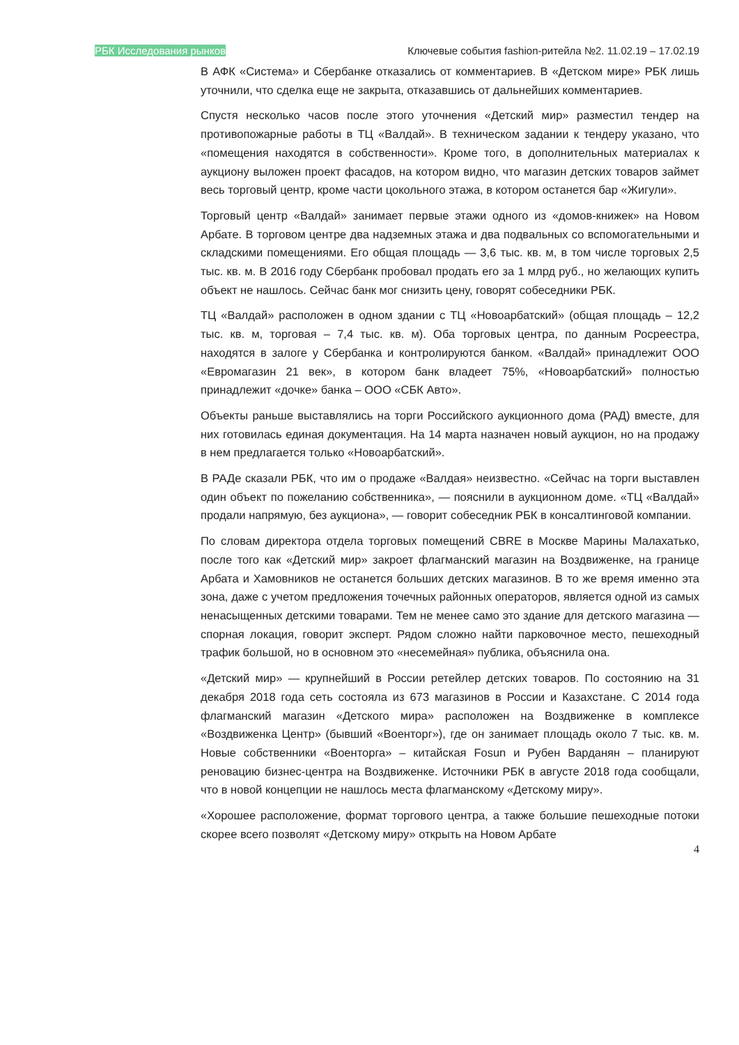РБК Исследования рынков Ключевые события fashion-ритейла №2. 11.02.19 – 17.02.19
В АФК «Система» и Сбербанке отказались от комментариев. В «Детском мире» РБК лишь уточнили, что сделка еще не закрыта, отказавшись от дальнейших комментариев.
Спустя несколько часов после этого уточнения «Детский мир» разместил тендер на противопожарные работы в ТЦ «Валдай». В техническом задании к тендеру указано, что «помещения находятся в собственности». Кроме того, в дополнительных материалах к аукциону выложен проект фасадов, на котором видно, что магазин детских товаров займет весь торговый центр, кроме части цокольного этажа, в котором останется бар «Жигули».
Торговый центр «Валдай» занимает первые этажи одного из «домов-книжек» на Новом Арбате. В торговом центре два надземных этажа и два подвальных со вспомогательными и складскими помещениями. Его общая площадь — 3,6 тыс. кв. м, в том числе торговых 2,5 тыс. кв. м. В 2016 году Сбербанк пробовал продать его за 1 млрд руб., но желающих купить объект не нашлось. Сейчас банк мог снизить цену, говорят собеседники РБК.
ТЦ «Валдай» расположен в одном здании с ТЦ «Новоарбатский» (общая площадь – 12,2 тыс. кв. м, торговая – 7,4 тыс. кв. м). Оба торговых центра, по данным Росреестра, находятся в залоге у Сбербанка и контролируются банком. «Валдай» принадлежит ООО «Евромагазин 21 век», в котором банк владеет 75%, «Новоарбатский» полностью принадлежит «дочке» банка – ООО «СБК Авто».
Объекты раньше выставлялись на торги Российского аукционного дома (РАД) вместе, для них готовилась единая документация. На 14 марта назначен новый аукцион, но на продажу в нем предлагается только «Новоарбатский».
В РАДе сказали РБК, что им о продаже «Валдая» неизвестно. «Сейчас на торги выставлен один объект по пожеланию собственника», — пояснили в аукционном доме. «ТЦ «Валдай» продали напрямую, без аукциона», — говорит собеседник РБК в консалтинговой компании.
По словам директора отдела торговых помещений CBRE в Москве Марины Малахатько, после того как «Детский мир» закроет флагманский магазин на Воздвиженке, на границе Арбата и Хамовников не останется больших детских магазинов. В то же время именно эта зона, даже с учетом предложения точечных районных операторов, является одной из самых ненасыщенных детскими товарами. Тем не менее само это здание для детского магазина — спорная локация, говорит эксперт. Рядом сложно найти парковочное место, пешеходный трафик большой, но в основном это «несемейная» публика, объяснила она.
«Детский мир» — крупнейший в России ретейлер детских товаров. По состоянию на 31 декабря 2018 года сеть состояла из 673 магазинов в России и Казахстане. С 2014 года флагманский магазин «Детского мира» расположен на Воздвиженке в комплексе «Воздвиженка Центр» (бывший «Военторг»), где он занимает площадь около 7 тыс. кв. м. Новые собственники «Военторга» – китайская Fosun и Рубен Варданян – планируют реновацию бизнес-центра на Воздвиженке. Источники РБК в августе 2018 года сообщали, что в новой концепции не нашлось места флагманскому «Детскому миру».
«Хорошее расположение, формат торгового центра, а также большие пешеходные потоки скорее всего позволят «Детскому миру» открыть на Новом Арбате
4